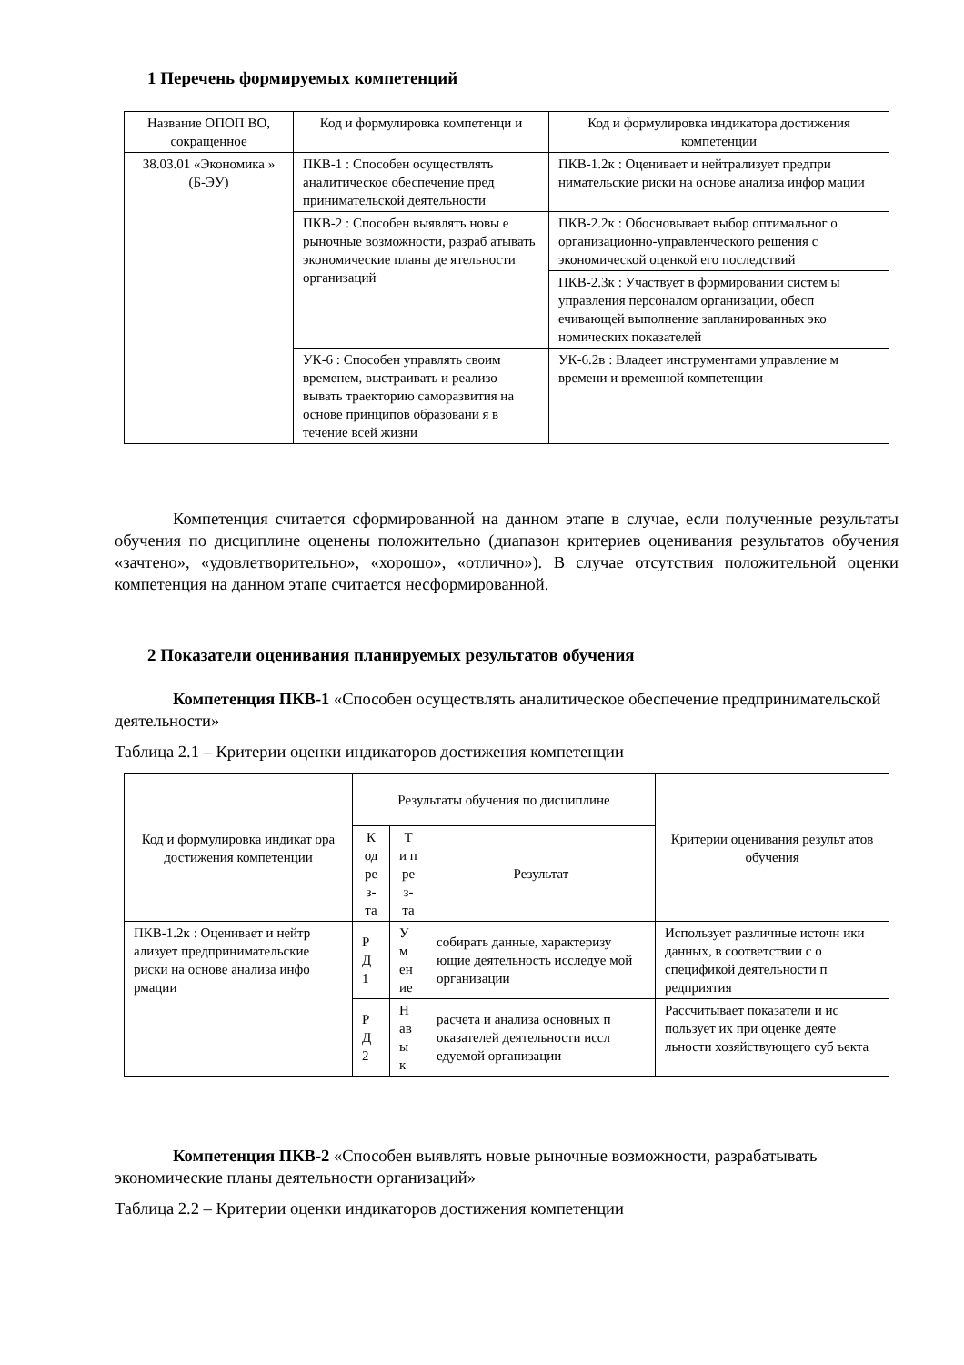1 Перечень формируемых компетенций
| Название ОПОП ВО, сокращенное | Код и формулировка компетенци и | Код и формулировка индикатора достижения компетенции |
| --- | --- | --- |
| 38.03.01 «Экономика » (Б-ЭУ) | ПКВ-1 : Способен осуществлять аналитическое обеспечение пред принимательской деятельности | ПКВ-1.2к : Оценивает и нейтрализует предпри нимательские риски на основе анализа инфор мации |
| | ПКВ-2 : Способен выявлять новы е рыночные возможности, разраб атывать экономические планы де ятельности организаций | ПКВ-2.2к : Обосновывает выбор оптимальног о организационно-управленческого решения с экономической оценкой его последствий |
| | | ПКВ-2.3к : Участвует в формировании систем ы управления персоналом организации, обесп ечивающей выполнение запланированных эко номических показателей |
| | УК-6 : Способен управлять своим временем, выстраивать и реализо вывать траекторию саморазвития на основе принципов образовани я в течение всей жизни | УК-6.2в : Владеет инструментами управление м времени и временной компетенции |
Компетенция считается сформированной на данном этапе в случае, если полученные результаты обучения по дисциплине оценены положительно (диапазон критериев оценивания результатов обучения «зачтено», «удовлетворительно», «хорошо», «отлично»). В случае отсутствия положительной оценки компетенция на данном этапе считается несформированной.
2 Показатели оценивания планируемых результатов обучения
Компетенция ПКВ-1 «Способен осуществлять аналитическое обеспечение предпринимательской деятельности»
Таблица 2.1 – Критерии оценки индикаторов достижения компетенции
| Код и формулировка индикат ора достижения компетенции | Результаты обучения по дисциплине | | | Критерии оценивания результ атов обучения |
| --- | --- | --- | --- | --- |
| | К од ре з- та | Т и п ре з- та | Результат | |
| ПКВ-1.2к : Оценивает и нейтр ализует предпринимательские риски на основе анализа инфо рмации | Р Д 1 | У м ен ие | собирать данные, характеризу ющие деятельность исследуе мой организации | Использует различные источн ики данных, в соответствии с о спецификой деятельности п редприятия |
| | Р Д 2 | Н ав ы к | расчета и анализа основных п оказателей деятельности иссл едуемой организации | Рассчитывает показатели и ис пользует их при оценке деяте льности хозяйствующего суб ъекта |
Компетенция ПКВ-2 «Способен выявлять новые рыночные возможности, разрабатывать экономические планы деятельности организаций»
Таблица 2.2 – Критерии оценки индикаторов достижения компетенции